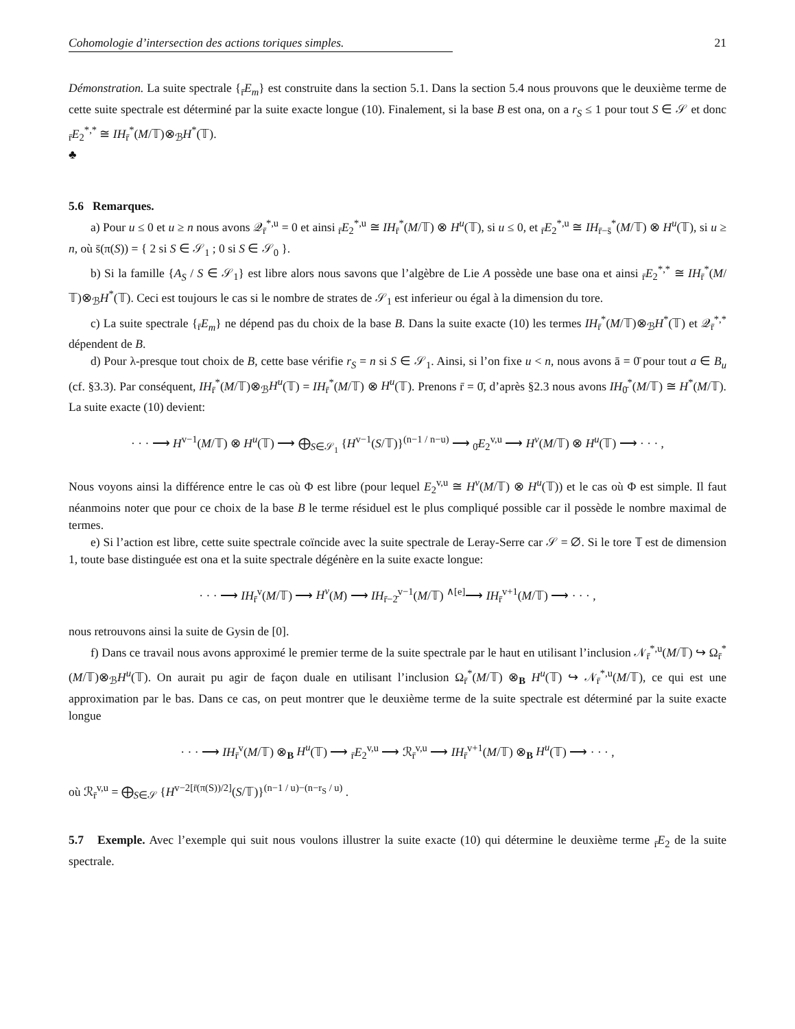Cohomologie d’intersection des actions toriques simples. 21
Démonstration. La suite spectrale {<sub>r̄</sub>E<sub>m</sub>} est construite dans la section 5.1. Dans la section 5.4 nous prouvons que le deuxième terme de cette suite spectrale est déterminé par la suite exacte longue (10). Finalement, si la base B est ona, on a r<sub>S</sub> ≤ 1 pour tout S ∈ 𝒮 et donc <sub>r̄</sub>E<sub>2</sub><sup>*,*</sup> ≅ IH<sub>r̄</sub><sup>*</sup>(M/𝕋)⊗<sub>ℬ</sub>H<sup>*</sup>(𝕋).
♣
5.6 Remarques.
a) Pour u ≤ 0 et u ≥ n nous avons 𝒬<sub>r̄</sub><sup>*,u</sup> = 0 et ainsi <sub>r̄</sub>E<sub>2</sub><sup>*,u</sup> ≅ IH<sub>r̄</sub><sup>*</sup>(M/𝕋) ⊗ H<sup>u</sup>(𝕋), si u ≤ 0, et <sub>r̄</sub>E<sub>2</sub><sup>*,u</sup> ≅ IH<sub>r̄−s̄</sub><sup>*</sup>(M/𝕋) ⊗ H<sup>u</sup>(𝕋), si u ≥ n, où s̄(π(S)) = { 2 si S ∈ 𝒮<sub>1</sub> ; 0 si S ∈ 𝒮<sub>0</sub> }.
b) Si la famille {A<sub>S</sub> / S ∈ 𝒮<sub>1</sub>} est libre alors nous savons que l’algèbre de Lie A possède une base ona et ainsi <sub>r̄</sub>E<sub>2</sub><sup>*,*</sup> ≅ IH<sub>r̄</sub><sup>*</sup>(M/𝕋)⊗<sub>ℬ</sub>H<sup>*</sup>(𝕋). Ceci est toujours le cas si le nombre de strates de 𝒮<sub>1</sub> est inferieur ou égal à la dimension du tore.
c) La suite spectrale {<sub>r̄</sub>E<sub>m</sub>} ne dépend pas du choix de la base B. Dans la suite exacte (10) les termes IH<sub>r̄</sub><sup>*</sup>(M/𝕋)⊗<sub>ℬ</sub>H<sup>*</sup>(𝕋) et 𝒬<sub>r̄</sub><sup>*,*</sup> dépendent de B.
d) Pour λ-presque tout choix de B, cette base vérifie r<sub>S</sub> = n si S ∈ 𝒮<sub>1</sub>. Ainsi, si l’on fixe u < n, nous avons ā = 0̄ pour tout a ∈ B<sub>u</sub> (cf. §3.3). Par conséquent, IH<sub>r̄</sub><sup>*</sup>(M/𝕋)⊗<sub>ℬ</sub>H<sup>u</sup>(𝕋) = IH<sub>r̄</sub><sup>*</sup>(M/𝕋) ⊗ H<sup>u</sup>(𝕋). Prenons r̄ = 0̄, d’après §2.3 nous avons IH<sub>0̄</sub><sup>*</sup>(M/𝕋) ≅ H<sup>*</sup>(M/𝕋). La suite exacte (10) devient:
· · · ⟶ H<sup>v−1</sup>(M/𝕋) ⊗ H<sup>u</sup>(𝕋) ⟶ ⨁<sub>S∈𝒮<sub>1</sub></sub> {H<sup>v−1</sup>(S/𝕋)}<sup>(n−1 / n−u)</sup> ⟶ <sub>0̄</sub>E<sub>2</sub><sup>v,u</sup> ⟶ H<sup>v</sup>(M/𝕋) ⊗ H<sup>u</sup>(𝕋) ⟶ · · · ,
Nous voyons ainsi la différence entre le cas où Φ est libre (pour lequel E<sub>2</sub><sup>v,u</sup> ≅ H<sup>v</sup>(M/𝕋) ⊗ H<sup>u</sup>(𝕋)) et le cas où Φ est simple. Il faut néanmoins noter que pour ce choix de la base B le terme résiduel est le plus compliqué possible car il possède le nombre maximal de termes.
e) Si l’action est libre, cette suite spectrale coïncide avec la suite spectrale de Leray-Serre car 𝒮 = ∅. Si le tore 𝕋 est de dimension 1, toute base distinguée est ona et la suite spectrale dégénère en la suite exacte longue:
· · · ⟶ IH<sub>r̄</sub><sup>v</sup>(M/𝕋) ⟶ H<sup>v</sup>(M) ⟶ IH<sub>r̄−2̄</sub><sup>v−1</sup>(M/𝕋) <sup>∧[e]</sup>⟶ IH<sub>r̄</sub><sup>v+1</sup>(M/𝕋) ⟶ · · · ,
nous retrouvons ainsi la suite de Gysin de [0].
f) Dans ce travail nous avons approximé le premier terme de la suite spectrale par le haut en utilisant l’inclusion 𝒩<sub>r̄</sub><sup>*,u</sup>(M/𝕋) ↪ Ω<sub>r̄</sub><sup>*</sup>(M/𝕋)⊗<sub>ℬ</sub>H<sup>u</sup>(𝕋). On aurait pu agir de façon duale en utilisant l’inclusion Ω<sub>r̄</sub><sup>*</sup>(M/𝕋) ⊗<sub>B</sub> H<sup>u</sup>(𝕋) ↪ 𝒩<sub>r̄</sub><sup>*,u</sup>(M/𝕋), ce qui est une approximation par le bas. Dans ce cas, on peut montrer que le deuxième terme de la suite spectrale est déterminé par la suite exacte longue
· · · ⟶ IH<sub>r̄</sub><sup>v</sup>(M/𝕋) ⊗<sub>B</sub> H<sup>u</sup>(𝕋) ⟶ <sub>r̄</sub>E<sub>2</sub><sup>v,u</sup> ⟶ ℛ<sub>r̄</sub><sup>v,u</sup> ⟶ IH<sub>r̄</sub><sup>v+1</sup>(M/𝕋) ⊗<sub>B</sub> H<sup>u</sup>(𝕋) ⟶ · · · ,
où ℛ<sub>r̄</sub><sup>v,u</sup> = ⨁<sub>S∈𝒮</sub> {H<sup>v−2[r̄(π(S))/2]</sup>(S/𝕋)}<sup>(n−1 / u)−(n−r<sub>S</sub> / u)</sup> .
5.7 Exemple. Avec l’exemple qui suit nous voulons illustrer la suite exacte (10) qui détermine le deuxième terme <sub>r̄</sub>E<sub>2</sub> de la suite spectrale.